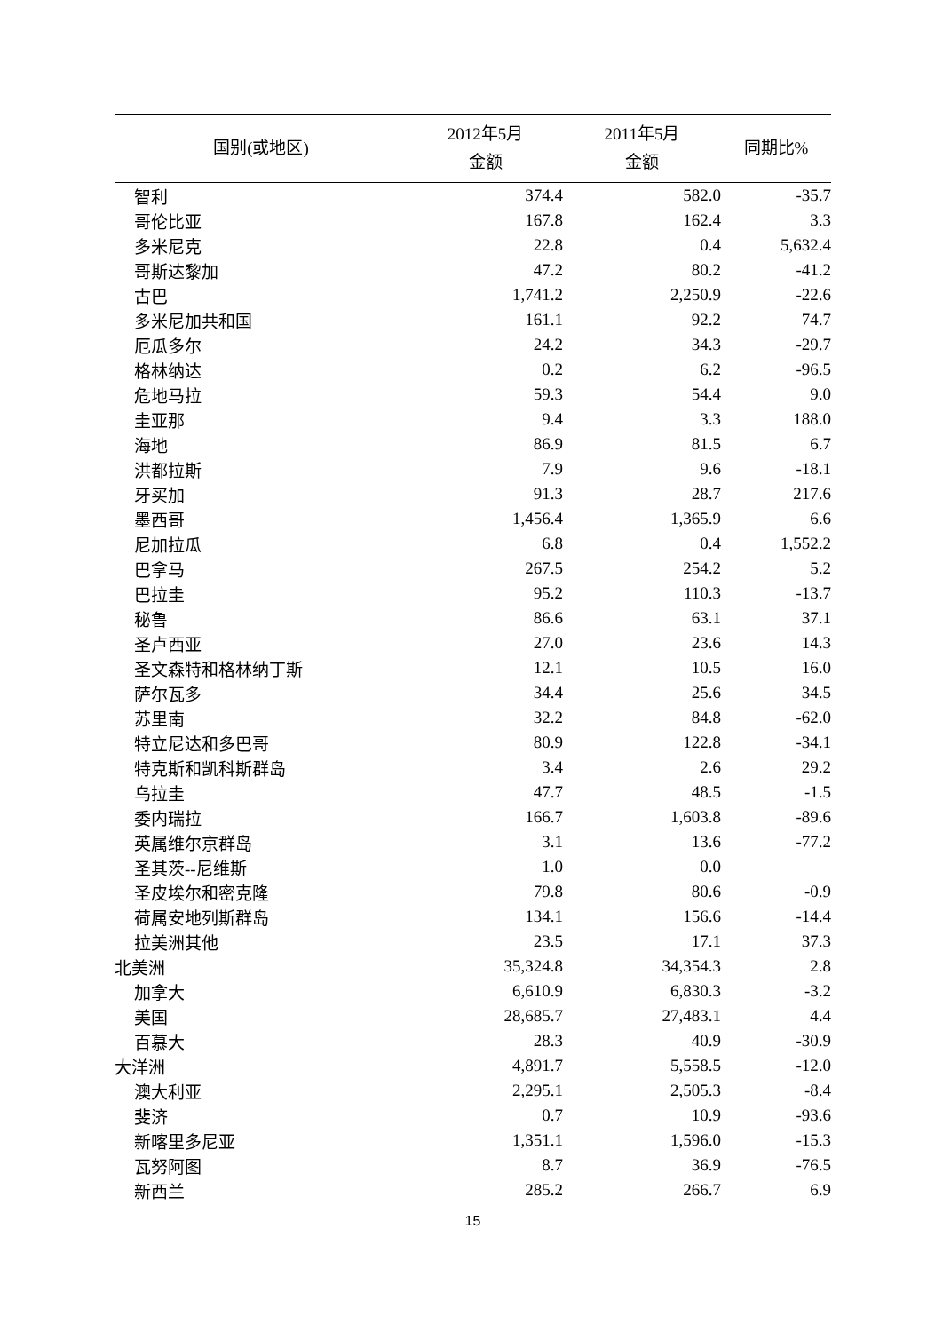| 国别(或地区) | 2012年5月 金额 | 2011年5月 金额 | 同期比% |
| --- | --- | --- | --- |
| 智利 | 374.4 | 582.0 | -35.7 |
| 哥伦比亚 | 167.8 | 162.4 | 3.3 |
| 多米尼克 | 22.8 | 0.4 | 5,632.4 |
| 哥斯达黎加 | 47.2 | 80.2 | -41.2 |
| 古巴 | 1,741.2 | 2,250.9 | -22.6 |
| 多米尼加共和国 | 161.1 | 92.2 | 74.7 |
| 厄瓜多尔 | 24.2 | 34.3 | -29.7 |
| 格林纳达 | 0.2 | 6.2 | -96.5 |
| 危地马拉 | 59.3 | 54.4 | 9.0 |
| 圭亚那 | 9.4 | 3.3 | 188.0 |
| 海地 | 86.9 | 81.5 | 6.7 |
| 洪都拉斯 | 7.9 | 9.6 | -18.1 |
| 牙买加 | 91.3 | 28.7 | 217.6 |
| 墨西哥 | 1,456.4 | 1,365.9 | 6.6 |
| 尼加拉瓜 | 6.8 | 0.4 | 1,552.2 |
| 巴拿马 | 267.5 | 254.2 | 5.2 |
| 巴拉圭 | 95.2 | 110.3 | -13.7 |
| 秘鲁 | 86.6 | 63.1 | 37.1 |
| 圣卢西亚 | 27.0 | 23.6 | 14.3 |
| 圣文森特和格林纳丁斯 | 12.1 | 10.5 | 16.0 |
| 萨尔瓦多 | 34.4 | 25.6 | 34.5 |
| 苏里南 | 32.2 | 84.8 | -62.0 |
| 特立尼达和多巴哥 | 80.9 | 122.8 | -34.1 |
| 特克斯和凯科斯群岛 | 3.4 | 2.6 | 29.2 |
| 乌拉圭 | 47.7 | 48.5 | -1.5 |
| 委内瑞拉 | 166.7 | 1,603.8 | -89.6 |
| 英属维尔京群岛 | 3.1 | 13.6 | -77.2 |
| 圣其茨--尼维斯 | 1.0 | 0.0 | |
| 圣皮埃尔和密克隆 | 79.8 | 80.6 | -0.9 |
| 荷属安地列斯群岛 | 134.1 | 156.6 | -14.4 |
| 拉美洲其他 | 23.5 | 17.1 | 37.3 |
| 北美洲 | 35,324.8 | 34,354.3 | 2.8 |
| 加拿大 | 6,610.9 | 6,830.3 | -3.2 |
| 美国 | 28,685.7 | 27,483.1 | 4.4 |
| 百慕大 | 28.3 | 40.9 | -30.9 |
| 大洋洲 | 4,891.7 | 5,558.5 | -12.0 |
| 澳大利亚 | 2,295.1 | 2,505.3 | -8.4 |
| 斐济 | 0.7 | 10.9 | -93.6 |
| 新喀里多尼亚 | 1,351.1 | 1,596.0 | -15.3 |
| 瓦努阿图 | 8.7 | 36.9 | -76.5 |
| 新西兰 | 285.2 | 266.7 | 6.9 |
15